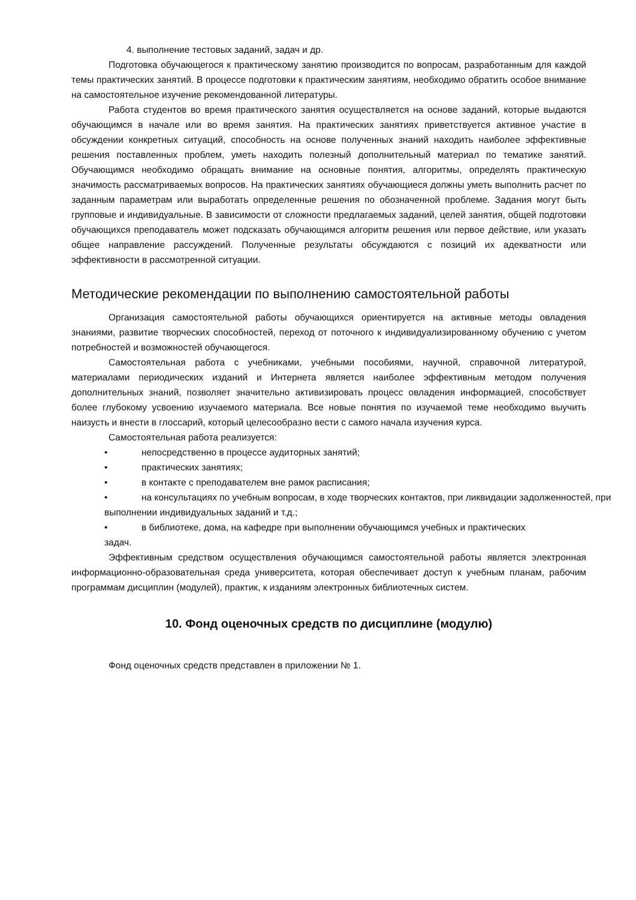4. выполнение тестовых заданий, задач и др.
Подготовка обучающегося к практическому занятию производится по вопросам, разработанным для каждой темы практических занятий. В процессе подготовки к практическим занятиям, необходимо обратить особое внимание на самостоятельное изучение рекомендованной литературы.
Работа студентов во время практического занятия осуществляется на основе заданий, которые выдаются обучающимся в начале или во время занятия. На практических занятиях приветствуется активное участие в обсуждении конкретных ситуаций, способность на основе полученных знаний находить наиболее эффективные решения поставленных проблем, уметь находить полезный дополнительный материал по тематике занятий. Обучающимся необходимо обращать внимание на основные понятия, алгоритмы, определять практическую значимость рассматриваемых вопросов. На практических занятиях обучающиеся должны уметь выполнить расчет по заданным параметрам или выработать определенные решения по обозначенной проблеме. Задания могут быть групповые и индивидуальные. В зависимости от сложности предлагаемых заданий, целей занятия, общей подготовки обучающихся преподаватель может подсказать обучающимся алгоритм решения или первое действие, или указать общее направление рассуждений. Полученные результаты обсуждаются с позиций их адекватности или эффективности в рассмотренной ситуации.
Методические рекомендации по выполнению самостоятельной работы
Организация самостоятельной работы обучающихся ориентируется на активные методы овладения знаниями, развитие творческих способностей, переход от поточного к индивидуализированному обучению с учетом потребностей и возможностей обучающегося.
Самостоятельная работа с учебниками, учебными пособиями, научной, справочной литературой, материалами периодических изданий и Интернета является наиболее эффективным методом получения дополнительных знаний, позволяет значительно активизировать процесс овладения информацией, способствует более глубокому усвоению изучаемого материала. Все новые понятия по изучаемой теме необходимо выучить наизусть и внести в глоссарий, который целесообразно вести с самого начала изучения курса.
Самостоятельная работа реализуется:
• непосредственно в процессе аудиторных занятий;
• практических занятиях;
• в контакте с преподавателем вне рамок расписания;
• на консультациях по учебным вопросам, в ходе творческих контактов, при ликвидации задолженностей, при выполнении индивидуальных заданий и т.д.;
• в библиотеке, дома, на кафедре при выполнении обучающимся учебных и практических
задач.
Эффективным средством осуществления обучающимся самостоятельной работы является электронная информационно-образовательная среда университета, которая обеспечивает доступ к учебным планам, рабочим программам дисциплин (модулей), практик, к изданиям электронных библиотечных систем.
10. Фонд оценочных средств по дисциплине (модулю)
Фонд оценочных средств представлен в приложении № 1.